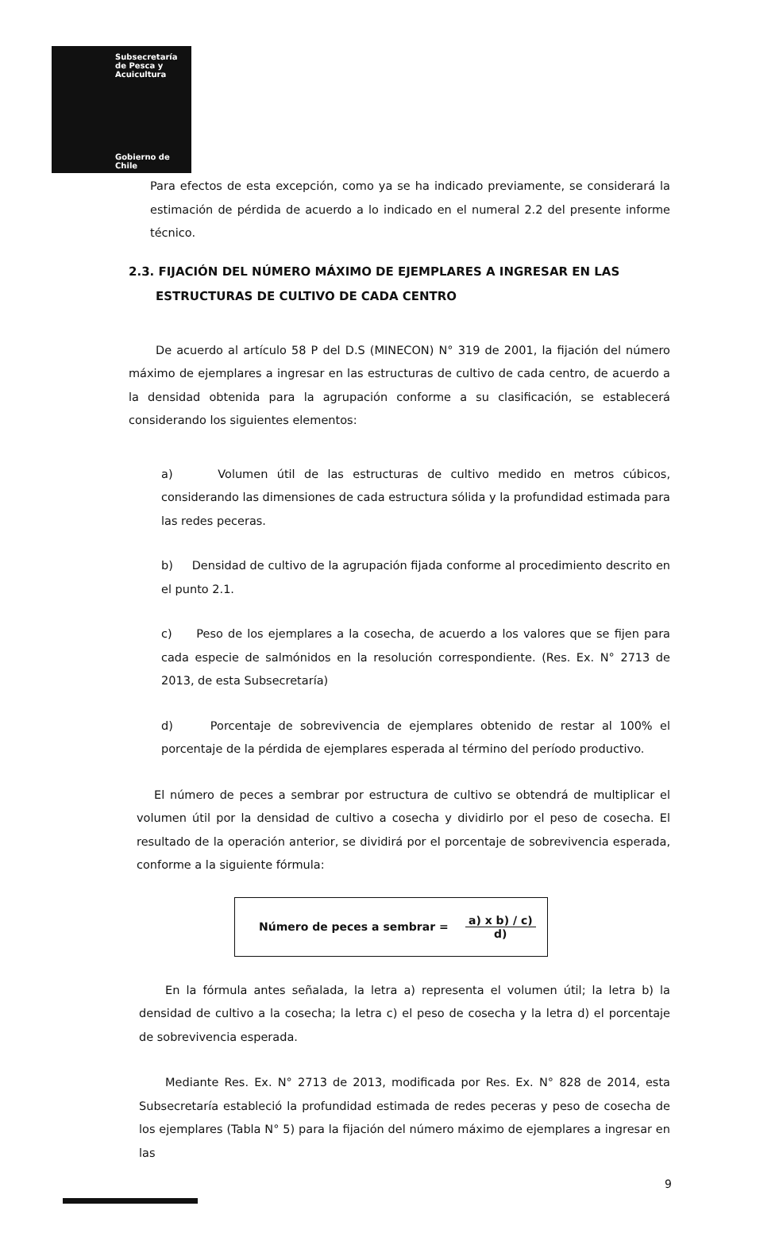Subsecretaría
de Pesca y
Acuicultura
Gobierno de Chile
Para efectos de esta excepción, como ya se ha indicado previamente, se considerará la estimación de pérdida de acuerdo a lo indicado en el numeral 2.2 del presente informe técnico.
2.3. FIJACIÓN DEL NÚMERO MÁXIMO DE EJEMPLARES A INGRESAR EN LAS ESTRUCTURAS DE CULTIVO DE CADA CENTRO
De acuerdo al artículo 58 P del D.S (MINECON) N° 319 de 2001, la fijación del número máximo de ejemplares a ingresar en las estructuras de cultivo de cada centro, de acuerdo a la densidad obtenida para la agrupación conforme a su clasificación, se establecerá considerando los siguientes elementos:
a) Volumen útil de las estructuras de cultivo medido en metros cúbicos, considerando las dimensiones de cada estructura sólida y la profundidad estimada para las redes peceras.
b) Densidad de cultivo de la agrupación fijada conforme al procedimiento descrito en el punto 2.1.
c) Peso de los ejemplares a la cosecha, de acuerdo a los valores que se fijen para cada especie de salmónidos en la resolución correspondiente. (Res. Ex. N° 2713 de 2013, de esta Subsecretaría)
d) Porcentaje de sobrevivencia de ejemplares obtenido de restar al 100% el porcentaje de la pérdida de ejemplares esperada al término del período productivo.
El número de peces a sembrar por estructura de cultivo se obtendrá de multiplicar el volumen útil por la densidad de cultivo a cosecha y dividirlo por el peso de cosecha. El resultado de la operación anterior, se dividirá por el porcentaje de sobrevivencia esperada, conforme a la siguiente fórmula:
Número de peces a sembrar =
a) x b) / c)
d)
En la fórmula antes señalada, la letra a) representa el volumen útil; la letra b) la densidad de cultivo a la cosecha; la letra c) el peso de cosecha y la letra d) el porcentaje de sobrevivencia esperada.
Mediante Res. Ex. N° 2713 de 2013, modificada por Res. Ex. N° 828 de 2014, esta Subsecretaría estableció la profundidad estimada de redes peceras y peso de cosecha de los ejemplares (Tabla N° 5) para la fijación del número máximo de ejemplares a ingresar en las
9